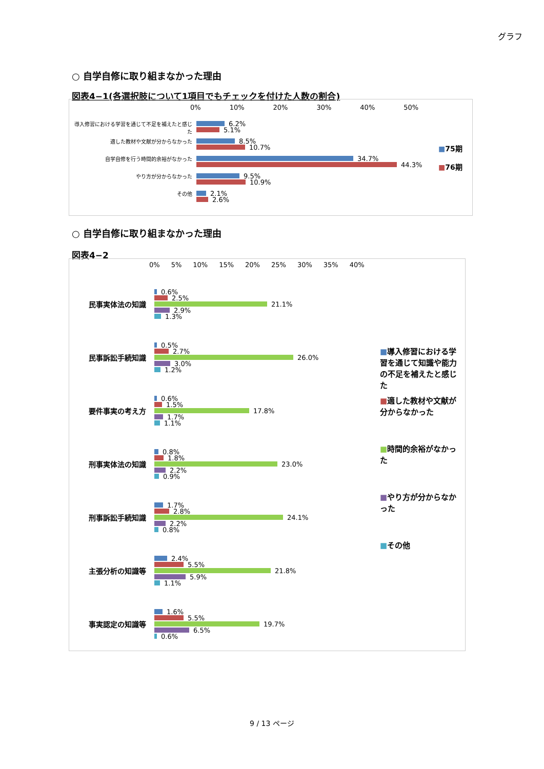グラフ
○ 自学自修に取り組まなかった理由
図表4−1(各選択肢について1項目でもチェックを付けた人数の割合)
0% 10% 20% 30% 40% 50%
導入修習における学習を通じて不足を補えたと感じた
6.2%
5.1%
適した教材や文献が分からなかった
8.5%
10.7%
自学自修を行う時間的余裕がなかった
34.7%
44.3%
やり方が分からなかった
9.5%
10.9%
その他
2.1%
2.6%
■75期
■76期
○ 自学自修に取り組まなかった理由
図表4−2
0% 5% 10% 15% 20% 25% 30% 35% 40%
民事実体法の知識
0.6%
2.5%
21.1%
2.9%
1.3%
民事訴訟手続知識
0.5%
2.7%
26.0%
3.0%
1.2%
要件事実の考え方
0.6%
1.5%
17.8%
1.7%
1.1%
刑事実体法の知識
0.8%
1.8%
23.0%
2.2%
0.9%
刑事訴訟手続知識
1.7%
2.8%
24.1%
2.2%
0.8%
主張分析の知識等
2.4%
5.5%
21.8%
5.9%
1.1%
事実認定の知識等
1.6%
5.5%
19.7%
6.5%
0.6%
■導入修習における学習を通じて知識や能力の不足を補えたと感じた
■適した教材や文献が分からなかった
■時間的余裕がなかった
■やり方が分からなかった
■その他
9 / 13 ページ